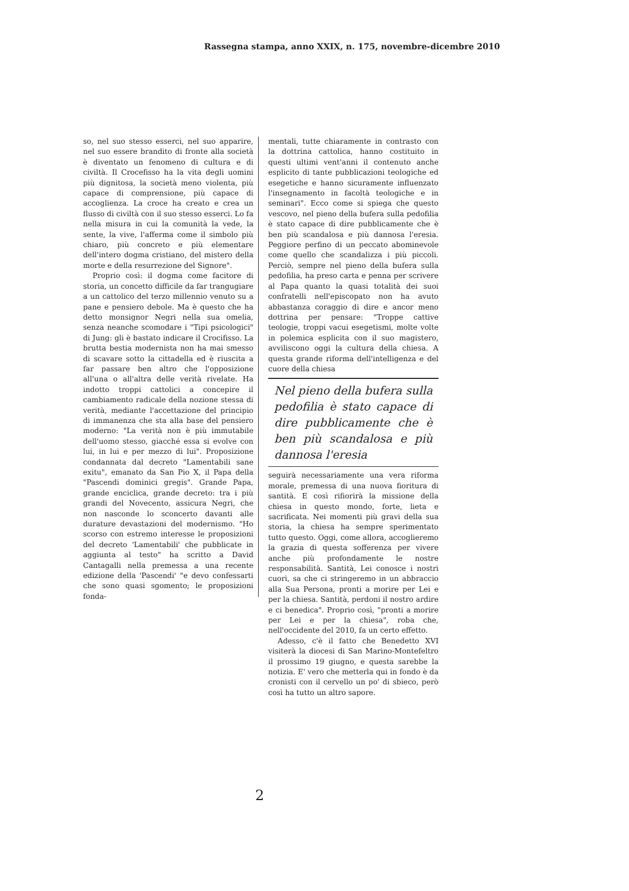Rassegna stampa, anno XXIX, n. 175, novembre-dicembre 2010
so, nel suo stesso esserci, nel suo apparire, nel suo essere brandito di fronte alla società è diventato un fenomeno di cultura e di civiltà. Il Crocefisso ha la vita degli uomini più dignitosa, la società meno violenta, più capace di comprensione, più capace di accoglienza. La croce ha creato e crea un flusso di civiltà con il suo stesso esserci. Lo fa nella misura in cui la comunità la vede, la sente, la vive, l'afferma come il simbolo più chiaro, più concreto e più elementare dell'intero dogma cristiano, del mistero della morte e della resurrezione del Signore".
Proprio così: il dogma come facitore di storia, un concetto difficile da far trangugiare a un cattolico del terzo millennio venuto su a pane e pensiero debole. Ma è questo che ha detto monsignor Negri nella sua omelia, senza neanche scomodare i "Tipi psicologici" di Jung: gli è bastato indicare il Crocifisso. La brutta bestia modernista non ha mai smesso di scavare sotto la cittadella ed è riuscita a far passare ben altro che l'opposizione all'una o all'altra delle verità rivelate. Ha indotto troppi cattolici a concepire il cambiamento radicale della nozione stessa di verità, mediante l'accettazione del principio di immanenza che sta alla base del pensiero moderno: "La verità non è più immutabile dell'uomo stesso, giacché essa si evolve con lui, in lui e per mezzo di lui". Proposizione condannata dal decreto "Lamentabili sane exitu", emanato da San Pio X, il Papa della "Pascendi dominici gregis". Grande Papa, grande enciclica, grande decreto: tra i più grandi del Novecento, assicura Negri, che non nasconde lo sconcerto davanti alle durature devastazioni del modernismo. "Ho scorso con estremo interesse le proposizioni del decreto 'Lamentabili' che pubblicate in aggiunta al testo" ha scritto a David Cantagalli nella premessa a una recente edizione della 'Pascendi' "e devo confessarti che sono quasi sgomento; le proposizioni fonda-
mentali, tutte chiaramente in contrasto con la dottrina cattolica, hanno costituito in questi ultimi vent'anni il contenuto anche esplicito di tante pubblicazioni teologiche ed esegetiche e hanno sicuramente influenzato l'insegnamento in facoltà teologiche e in seminari". Ecco come si spiega che questo vescovo, nel pieno della bufera sulla pedofilia è stato capace di dire pubblicamente che è ben più scandalosa e più dannosa l'eresia. Peggiore perfino di un peccato abominevole come quello che scandalizza i più piccoli. Perciò, sempre nel pieno della bufera sulla pedofilia, ha preso carta e penna per scrivere al Papa quanto la quasi totalità dei suoi confratelli nell'episcopato non ha avuto abbastanza coraggio di dire e ancor meno dottrina per pensare: "Troppe cattive teologie, troppi vacui esegetismi, molte volte in polemica esplicita con il suo magistero, avviliscono oggi la cultura della chiesa. A questa grande riforma dell'intelligenza e del cuore della chiesa
Nel pieno della bufera sulla pedofilia è stato capace di dire pubblicamente che è ben più scandalosa e più dannosa l'eresia
seguirà necessariamente una vera riforma morale, premessa di una nuova fioritura di santità. E così rifiorirà la missione della chiesa in questo mondo, forte, lieta e sacrificata. Nei momenti più gravi della sua storia, la chiesa ha sempre sperimentato tutto questo. Oggi, come allora, accoglieremo la grazia di questa sofferenza per vivere anche più profondamente le nostre responsabilità. Santità, Lei conosce i nostri cuori, sa che ci stringeremo in un abbraccio alla Sua Persona, pronti a morire per Lei e per la chiesa. Santità, perdoni il nostro ardire e ci benedica". Proprio così, "pronti a morire per Lei e per la chiesa", roba che, nell'occidente del 2010, fa un certo effetto.
Adesso, c'è il fatto che Benedetto XVI visiterà la diocesi di San Marino-Montefeltro il prossimo 19 giugno, e questa sarebbe la notizia. E' vero che metterla qui in fondo è da cronisti con il cervello un po' di sbieco, però così ha tutto un altro sapore.
2